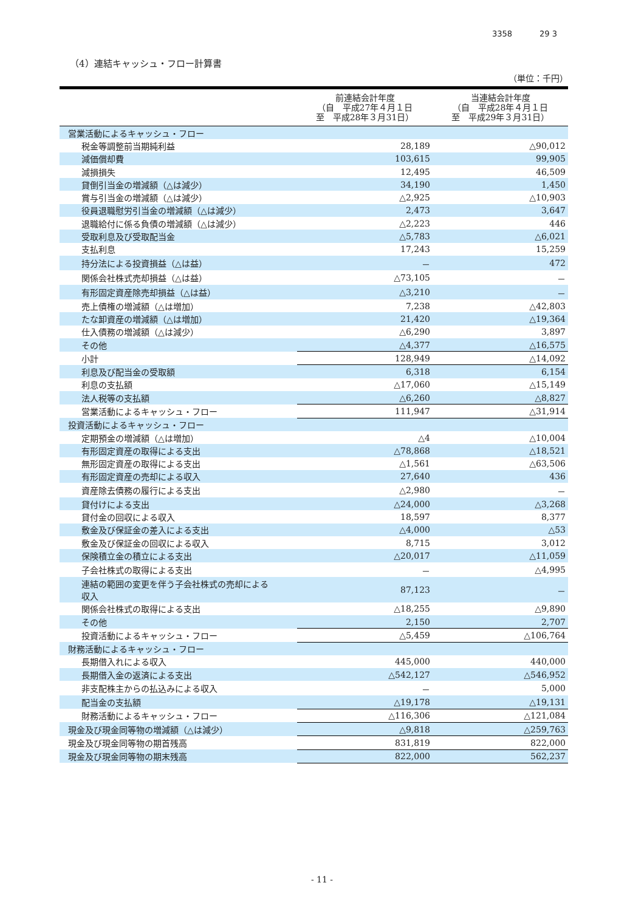3358 29 3
（4）連結キャッシュ・フロー計算書
（単位：千円）
| | 前連結会計年度 （自 平成27年４月１日 至 平成28年３月31日） | 当連結会計年度 （自 平成28年４月１日 至 平成29年３月31日） |
| --- | --- | --- |
| 営業活動によるキャッシュ・フロー | | |
| 税金等調整前当期純利益 | 28,189 | △90,012 |
| 減価償却費 | 103,615 | 99,905 |
| 減損損失 | 12,495 | 46,509 |
| 貸倒引当金の増減額（△は減少） | 34,190 | 1,450 |
| 賞与引当金の増減額（△は減少） | △2,925 | △10,903 |
| 役員退職慰労引当金の増減額（△は減少） | 2,473 | 3,647 |
| 退職給付に係る負債の増減額（△は減少） | △2,223 | 446 |
| 受取利息及び受取配当金 | △5,783 | △6,021 |
| 支払利息 | 17,243 | 15,259 |
| 持分法による投資損益（△は益） | － | 472 |
| 関係会社株式売却損益（△は益） | △73,105 | － |
| 有形固定資産除売却損益（△は益） | △3,210 | － |
| 売上債権の増減額（△は増加） | 7,238 | △42,803 |
| たな卸資産の増減額（△は増加） | 21,420 | △19,364 |
| 仕入債務の増減額（△は減少） | △6,290 | 3,897 |
| その他 | △4,377 | △16,575 |
| 小計 | 128,949 | △14,092 |
| 利息及び配当金の受取額 | 6,318 | 6,154 |
| 利息の支払額 | △17,060 | △15,149 |
| 法人税等の支払額 | △6,260 | △8,827 |
| 営業活動によるキャッシュ・フロー | 111,947 | △31,914 |
| 投資活動によるキャッシュ・フロー | | |
| 定期預金の増減額（△は増加） | △4 | △10,004 |
| 有形固定資産の取得による支出 | △78,868 | △18,521 |
| 無形固定資産の取得による支出 | △1,561 | △63,506 |
| 有形固定資産の売却による収入 | 27,640 | 436 |
| 資産除去債務の履行による支出 | △2,980 | － |
| 貸付けによる支出 | △24,000 | △3,268 |
| 貸付金の回収による収入 | 18,597 | 8,377 |
| 敷金及び保証金の差入による支出 | △4,000 | △53 |
| 敷金及び保証金の回収による収入 | 8,715 | 3,012 |
| 保険積立金の積立による支出 | △20,017 | △11,059 |
| 子会社株式の取得による支出 | － | △4,995 |
| 連結の範囲の変更を伴う子会社株式の売却による 収入 | 87,123 | － |
| 関係会社株式の取得による支出 | △18,255 | △9,890 |
| その他 | 2,150 | 2,707 |
| 投資活動によるキャッシュ・フロー | △5,459 | △106,764 |
| 財務活動によるキャッシュ・フロー | | |
| 長期借入れによる収入 | 445,000 | 440,000 |
| 長期借入金の返済による支出 | △542,127 | △546,952 |
| 非支配株主からの払込みによる収入 | － | 5,000 |
| 配当金の支払額 | △19,178 | △19,131 |
| 財務活動によるキャッシュ・フロー | △116,306 | △121,084 |
| 現金及び現金同等物の増減額（△は減少） | △9,818 | △259,763 |
| 現金及び現金同等物の期首残高 | 831,819 | 822,000 |
| 現金及び現金同等物の期末残高 | 822,000 | 562,237 |
- 11 -